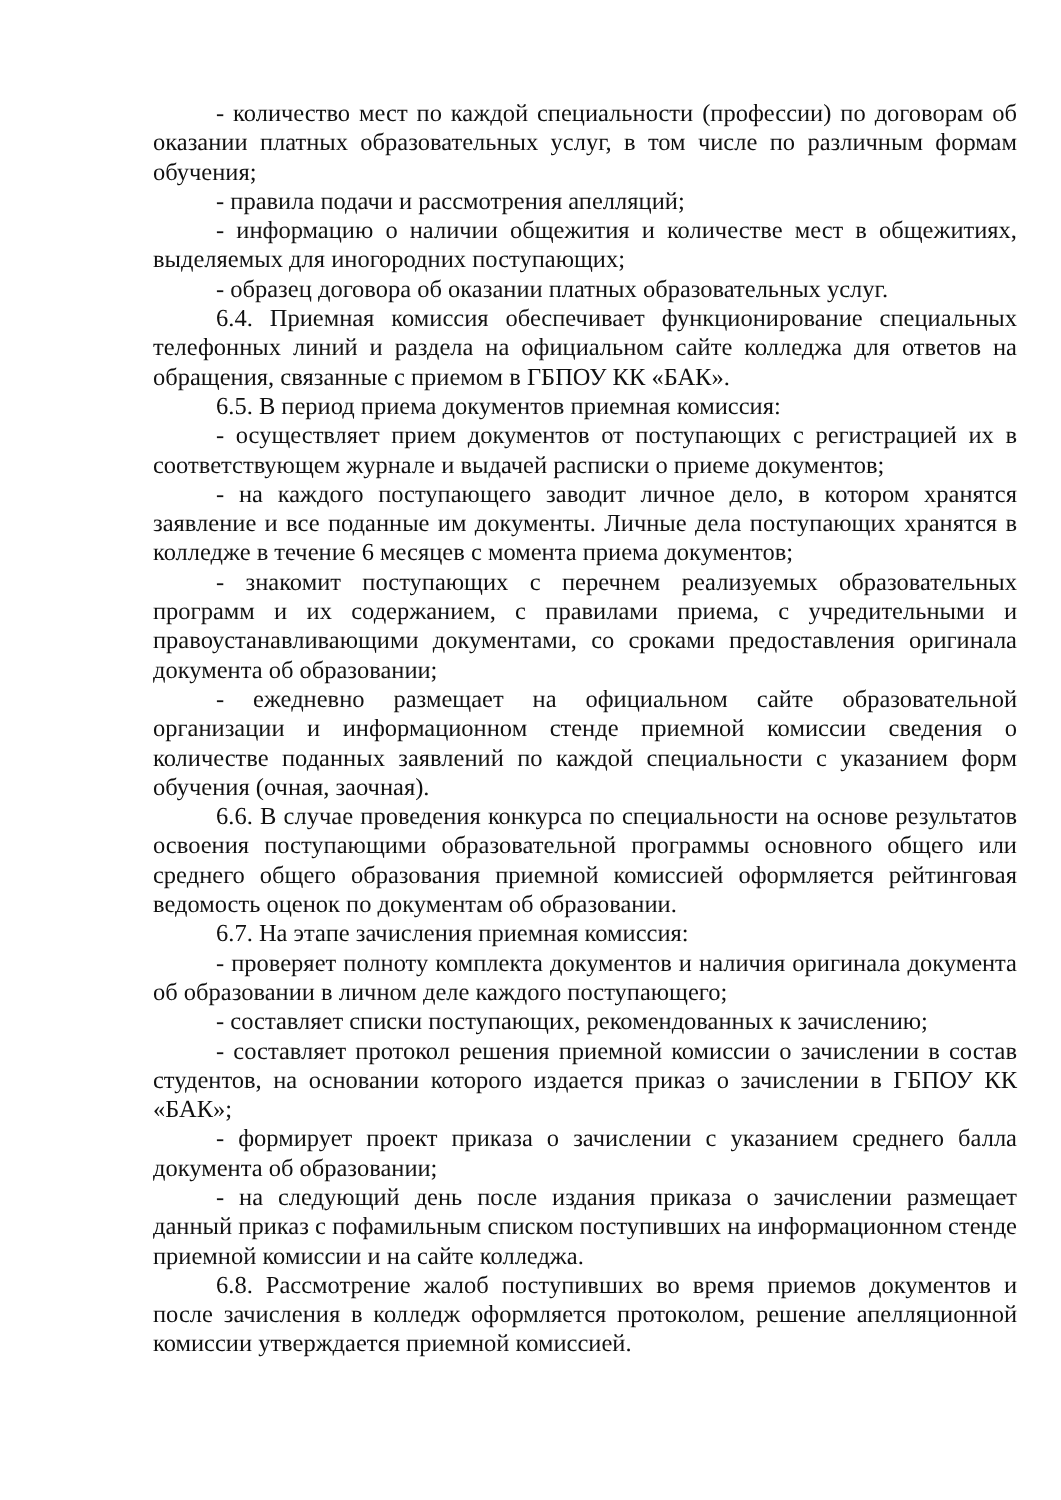- количество мест по каждой специальности (профессии) по договорам об оказании платных образовательных услуг, в том числе по различным формам обучения;
- правила подачи и рассмотрения апелляций;
- информацию о наличии общежития и количестве мест в общежитиях, выделяемых для иногородних поступающих;
- образец договора об оказании платных образовательных услуг.
6.4. Приемная комиссия обеспечивает функционирование специальных телефонных линий и раздела на официальном сайте колледжа для ответов на обращения, связанные с приемом в ГБПОУ КК «БАК».
6.5. В период приема документов приемная комиссия:
- осуществляет прием документов от поступающих с регистрацией их в соответствующем журнале и выдачей расписки о приеме документов;
- на каждого поступающего заводит личное дело, в котором хранятся заявление и все поданные им документы. Личные дела поступающих хранятся в колледже в течение 6 месяцев с момента приема документов;
- знакомит поступающих с перечнем реализуемых образовательных программ и их содержанием, с правилами приема, с учредительными и правоустанавливающими документами, со сроками предоставления оригинала документа об образовании;
- ежедневно размещает на официальном сайте образовательной организации и информационном стенде приемной комиссии сведения о количестве поданных заявлений по каждой специальности с указанием форм обучения (очная, заочная).
6.6. В случае проведения конкурса по специальности на основе результатов освоения поступающими образовательной программы основного общего или среднего общего образования приемной комиссией оформляется рейтинговая ведомость оценок по документам об образовании.
6.7. На этапе зачисления приемная комиссия:
- проверяет полноту комплекта документов и наличия оригинала документа об образовании в личном деле каждого поступающего;
- составляет списки поступающих, рекомендованных к зачислению;
- составляет протокол решения приемной комиссии о зачислении в состав студентов, на основании которого издается приказ о зачислении в ГБПОУ КК «БАК»;
- формирует проект приказа о зачислении с указанием среднего балла документа об образовании;
- на следующий день после издания приказа о зачислении размещает данный приказ с пофамильным списком поступивших на информационном стенде приемной комиссии и на сайте колледжа.
6.8. Рассмотрение жалоб поступивших во время приемов документов и после зачисления в колледж оформляется протоколом, решение апелляционной комиссии утверждается приемной комиссией.